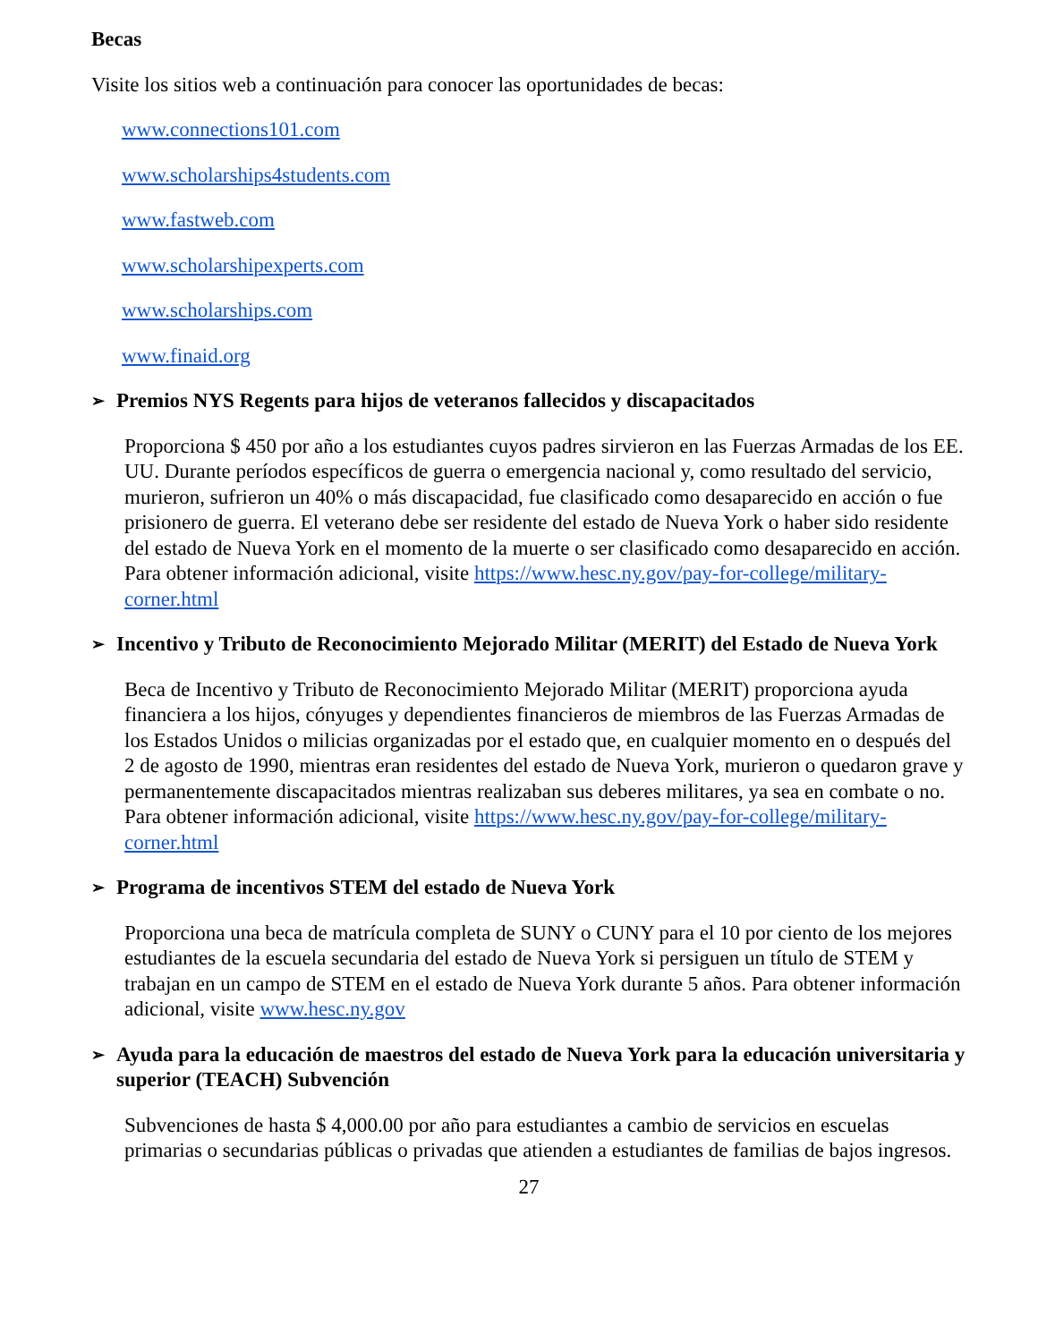Becas
Visite los sitios web a continuación para conocer las oportunidades de becas:
www.connections101.com
www.scholarships4students.com
www.fastweb.com
www.scholarshipexperts.com
www.scholarships.com
www.finaid.org
➢ Premios NYS Regents para hijos de veteranos fallecidos y discapacitados
Proporciona $ 450 por año a los estudiantes cuyos padres sirvieron en las Fuerzas Armadas de los EE. UU. Durante períodos específicos de guerra o emergencia nacional y, como resultado del servicio, murieron, sufrieron un 40% o más discapacidad, fue clasificado como desaparecido en acción o fue prisionero de guerra. El veterano debe ser residente del estado de Nueva York o haber sido residente del estado de Nueva York en el momento de la muerte o ser clasificado como desaparecido en acción. Para obtener información adicional, visite https://www.hesc.ny.gov/pay-for-college/military-corner.html
➢ Incentivo y Tributo de Reconocimiento Mejorado Militar (MERIT) del Estado de Nueva York
Beca de Incentivo y Tributo de Reconocimiento Mejorado Militar (MERIT) proporciona ayuda financiera a los hijos, cónyuges y dependientes financieros de miembros de las Fuerzas Armadas de los Estados Unidos o milicias organizadas por el estado que, en cualquier momento en o después del 2 de agosto de 1990, mientras eran residentes del estado de Nueva York, murieron o quedaron grave y permanentemente discapacitados mientras realizaban sus deberes militares, ya sea en combate o no. Para obtener información adicional, visite https://www.hesc.ny.gov/pay-for-college/military-corner.html
➢ Programa de incentivos STEM del estado de Nueva York
Proporciona una beca de matrícula completa de SUNY o CUNY para el 10 por ciento de los mejores estudiantes de la escuela secundaria del estado de Nueva York si persiguen un título de STEM y trabajan en un campo de STEM en el estado de Nueva York durante 5 años. Para obtener información adicional, visite www.hesc.ny.gov
➢ Ayuda para la educación de maestros del estado de Nueva York para la educación universitaria y superior (TEACH) Subvención
Subvenciones de hasta $ 4,000.00 por año para estudiantes a cambio de servicios en escuelas primarias o secundarias públicas o privadas que atienden a estudiantes de familias de bajos ingresos.
27